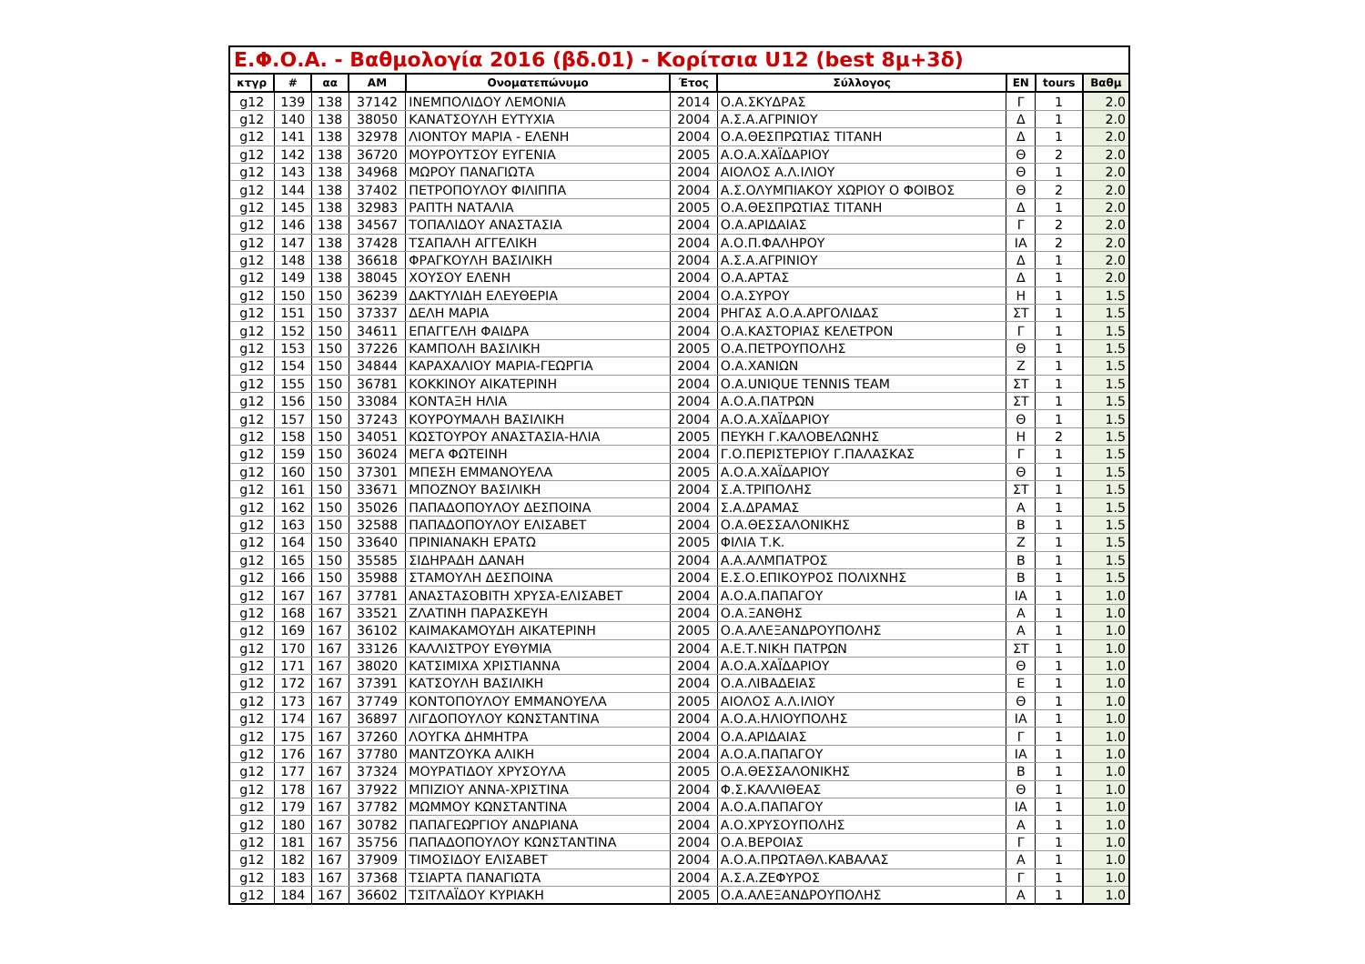| Ε.Φ.Ο.Α. - Βαθμολογία 2016 (βδ.01) - Κορίτσια U12 (best 8μ+3δ) | | | | | | | | | |
| --- | --- | --- | --- | --- | --- | --- | --- | --- | --- |
| κτγρ | # | αα | ΑΜ | Ονοματεπώνυμο | Έτος | Σύλλογος | ΕΝ | tours | Βαθμ |
| g12 | 139 | 138 | 37142 | ΙΝΕΜΠΟΛΙΔΟΥ ΛΕΜΟΝΙΑ | 2014 | Ο.Α.ΣΚΥΔΡΑΣ | Γ | 1 | 2.0 |
| g12 | 140 | 138 | 38050 | ΚΑΝΑΤΣΟΥΛΗ ΕΥΤΥΧΙΑ | 2004 | Α.Σ.Α.ΑΓΡΙΝΙΟΥ | Δ | 1 | 2.0 |
| g12 | 141 | 138 | 32978 | ΛΙΟΝΤΟΥ ΜΑΡΙΑ - ΕΛΕΝΗ | 2004 | Ο.Α.ΘΕΣΠΡΩΤΙΑΣ ΤΙΤΑΝΗ | Δ | 1 | 2.0 |
| g12 | 142 | 138 | 36720 | ΜΟΥΡΟΥΤΣΟΥ ΕΥΓΕΝΙΑ | 2005 | Α.Ο.Α.ΧΑΪΔΑΡΙΟΥ | Θ | 2 | 2.0 |
| g12 | 143 | 138 | 34968 | ΜΩΡΟΥ ΠΑΝΑΓΙΩΤΑ | 2004 | ΑΙΟΛΟΣ Α.Λ.ΙΛΙΟΥ | Θ | 1 | 2.0 |
| g12 | 144 | 138 | 37402 | ΠΕΤΡΟΠΟΥΛΟΥ ΦΙΛΙΠΠΑ | 2004 | Α.Σ.ΟΛΥΜΠΙΑΚΟΥ ΧΩΡΙΟΥ Ο ΦΟΙΒΟΣ | Θ | 2 | 2.0 |
| g12 | 145 | 138 | 32983 | ΡΑΠΤΗ ΝΑΤΑΛΙΑ | 2005 | Ο.Α.ΘΕΣΠΡΩΤΙΑΣ ΤΙΤΑΝΗ | Δ | 1 | 2.0 |
| g12 | 146 | 138 | 34567 | ΤΟΠΑΛΙΔΟΥ ΑΝΑΣΤΑΣΙΑ | 2004 | Ο.Α.ΑΡΙΔΑΙΑΣ | Γ | 2 | 2.0 |
| g12 | 147 | 138 | 37428 | ΤΣΑΠΑΛΗ ΑΓΓΕΛΙΚΗ | 2004 | Α.Ο.Π.ΦΑΛΗΡΟΥ | ΙΑ | 2 | 2.0 |
| g12 | 148 | 138 | 36618 | ΦΡΑΓΚΟΥΛΗ ΒΑΣΙΛΙΚΗ | 2004 | Α.Σ.Α.ΑΓΡΙΝΙΟΥ | Δ | 1 | 2.0 |
| g12 | 149 | 138 | 38045 | ΧΟΥΣΟΥ ΕΛΕΝΗ | 2004 | Ο.Α.ΑΡΤΑΣ | Δ | 1 | 2.0 |
| g12 | 150 | 150 | 36239 | ΔΑΚΤΥΛΙΔΗ ΕΛΕΥΘΕΡΙΑ | 2004 | Ο.Α.ΣΥΡΟΥ | Η | 1 | 1.5 |
| g12 | 151 | 150 | 37337 | ΔΕΛΗ ΜΑΡΙΑ | 2004 | ΡΗΓΑΣ Α.Ο.Α.ΑΡΓΟΛΙΔΑΣ | ΣΤ | 1 | 1.5 |
| g12 | 152 | 150 | 34611 | ΕΠΑΓΓΕΛΗ ΦΑΙΔΡΑ | 2004 | Ο.Α.ΚΑΣΤΟΡΙΑΣ ΚΕΛΕΤΡΟΝ | Γ | 1 | 1.5 |
| g12 | 153 | 150 | 37226 | ΚΑΜΠΟΛΗ ΒΑΣΙΛΙΚΗ | 2005 | Ο.Α.ΠΕΤΡΟΥΠΟΛΗΣ | Θ | 1 | 1.5 |
| g12 | 154 | 150 | 34844 | ΚΑΡΑΧΑΛΙΟΥ ΜΑΡΙΑ-ΓΕΩΡΓΙΑ | 2004 | Ο.Α.ΧΑΝΙΩΝ | Ζ | 1 | 1.5 |
| g12 | 155 | 150 | 36781 | ΚΟΚΚΙΝΟΥ ΑΙΚΑΤΕΡΙΝΗ | 2004 | Ο.Α.UNIQUE TENNIS TEAM | ΣΤ | 1 | 1.5 |
| g12 | 156 | 150 | 33084 | ΚΟΝΤΑΞΗ ΗΛΙΑ | 2004 | Α.Ο.Α.ΠΑΤΡΩΝ | ΣΤ | 1 | 1.5 |
| g12 | 157 | 150 | 37243 | ΚΟΥΡΟΥΜΑΛΗ ΒΑΣΙΛΙΚΗ | 2004 | Α.Ο.Α.ΧΑΪΔΑΡΙΟΥ | Θ | 1 | 1.5 |
| g12 | 158 | 150 | 34051 | ΚΩΣΤΟΥΡΟΥ ΑΝΑΣΤΑΣΙΑ-ΗΛΙΑ | 2005 | ΠΕΥΚΗ Γ.ΚΑΛΟΒΕΛΩΝΗΣ | Η | 2 | 1.5 |
| g12 | 159 | 150 | 36024 | ΜΕΓΑ ΦΩΤΕΙΝΗ | 2004 | Γ.Ο.ΠΕΡΙΣΤΕΡΙΟΥ Γ.ΠΑΛΑΣΚΑΣ | Γ | 1 | 1.5 |
| g12 | 160 | 150 | 37301 | ΜΠΕΣΗ ΕΜΜΑΝΟΥΕΛΑ | 2005 | Α.Ο.Α.ΧΑΪΔΑΡΙΟΥ | Θ | 1 | 1.5 |
| g12 | 161 | 150 | 33671 | ΜΠΟΖΝΟΥ ΒΑΣΙΛΙΚΗ | 2004 | Σ.Α.ΤΡΙΠΟΛΗΣ | ΣΤ | 1 | 1.5 |
| g12 | 162 | 150 | 35026 | ΠΑΠΑΔΟΠΟΥΛΟΥ ΔΕΣΠΟΙΝΑ | 2004 | Σ.Α.ΔΡΑΜΑΣ | Α | 1 | 1.5 |
| g12 | 163 | 150 | 32588 | ΠΑΠΑΔΟΠΟΥΛΟΥ ΕΛΙΣΑΒΕΤ | 2004 | Ο.Α.ΘΕΣΣΑΛΟΝΙΚΗΣ | Β | 1 | 1.5 |
| g12 | 164 | 150 | 33640 | ΠΡΙΝΙΑΝΑΚΗ ΕΡΑΤΩ | 2005 | ΦΙΛΙΑ Τ.Κ. | Ζ | 1 | 1.5 |
| g12 | 165 | 150 | 35585 | ΣΙΔΗΡΑΔΗ ΔΑΝΑΗ | 2004 | Α.Α.ΑΛΜΠΑΤΡΟΣ | Β | 1 | 1.5 |
| g12 | 166 | 150 | 35988 | ΣΤΑΜΟΥΛΗ ΔΕΣΠΟΙΝΑ | 2004 | Ε.Σ.Ο.ΕΠΙΚΟΥΡΟΣ ΠΟΛΙΧΝΗΣ | Β | 1 | 1.5 |
| g12 | 167 | 167 | 37781 | ΑΝΑΣΤΑΣΟΒΙΤΗ ΧΡΥΣΑ-ΕΛΙΣΑΒΕΤ | 2004 | Α.Ο.Α.ΠΑΠΑΓΟΥ | ΙΑ | 1 | 1.0 |
| g12 | 168 | 167 | 33521 | ΖΛΑΤΙΝΗ ΠΑΡΑΣΚΕΥΗ | 2004 | Ο.Α.ΞΑΝΘΗΣ | Α | 1 | 1.0 |
| g12 | 169 | 167 | 36102 | ΚΑΙΜΑΚΑΜΟΥΔΗ ΑΙΚΑΤΕΡΙΝΗ | 2005 | Ο.Α.ΑΛΕΞΑΝΔΡΟΥΠΟΛΗΣ | Α | 1 | 1.0 |
| g12 | 170 | 167 | 33126 | ΚΑΛΛΙΣΤΡΟΥ ΕΥΘΥΜΙΑ | 2004 | Α.Ε.Τ.ΝΙΚΗ ΠΑΤΡΩΝ | ΣΤ | 1 | 1.0 |
| g12 | 171 | 167 | 38020 | ΚΑΤΣΙΜΙΧΑ ΧΡΙΣΤΙΑΝΝΑ | 2004 | Α.Ο.Α.ΧΑΪΔΑΡΙΟΥ | Θ | 1 | 1.0 |
| g12 | 172 | 167 | 37391 | ΚΑΤΣΟΥΛΗ ΒΑΣΙΛΙΚΗ | 2004 | Ο.Α.ΛΙΒΑΔΕΙΑΣ | Ε | 1 | 1.0 |
| g12 | 173 | 167 | 37749 | ΚΟΝΤΟΠΟΥΛΟΥ ΕΜΜΑΝΟΥΕΛΑ | 2005 | ΑΙΟΛΟΣ Α.Λ.ΙΛΙΟΥ | Θ | 1 | 1.0 |
| g12 | 174 | 167 | 36897 | ΛΙΓΔΟΠΟΥΛΟΥ ΚΩΝΣΤΑΝΤΙΝΑ | 2004 | Α.Ο.Α.ΗΛΙΟΥΠΟΛΗΣ | ΙΑ | 1 | 1.0 |
| g12 | 175 | 167 | 37260 | ΛΟΥΓΚΑ ΔΗΜΗΤΡΑ | 2004 | Ο.Α.ΑΡΙΔΑΙΑΣ | Γ | 1 | 1.0 |
| g12 | 176 | 167 | 37780 | ΜΑΝΤΖΟΥΚΑ ΑΛΙΚΗ | 2004 | Α.Ο.Α.ΠΑΠΑΓΟΥ | ΙΑ | 1 | 1.0 |
| g12 | 177 | 167 | 37324 | ΜΟΥΡΑΤΙΔΟΥ ΧΡΥΣΟΥΛΑ | 2005 | Ο.Α.ΘΕΣΣΑΛΟΝΙΚΗΣ | Β | 1 | 1.0 |
| g12 | 178 | 167 | 37922 | ΜΠΙΖΙΟΥ ΑΝΝΑ-ΧΡΙΣΤΙΝΑ | 2004 | Φ.Σ.ΚΑΛΛΙΘΕΑΣ | Θ | 1 | 1.0 |
| g12 | 179 | 167 | 37782 | ΜΩΜΜΟΥ ΚΩΝΣΤΑΝΤΙΝΑ | 2004 | Α.Ο.Α.ΠΑΠΑΓΟΥ | ΙΑ | 1 | 1.0 |
| g12 | 180 | 167 | 30782 | ΠΑΠΑΓΕΩΡΓΙΟΥ ΑΝΔΡΙΑΝΑ | 2004 | Α.Ο.ΧΡΥΣΟΥΠΟΛΗΣ | Α | 1 | 1.0 |
| g12 | 181 | 167 | 35756 | ΠΑΠΑΔΟΠΟΥΛΟΥ ΚΩΝΣΤΑΝΤΙΝΑ | 2004 | Ο.Α.ΒΕΡΟΙΑΣ | Γ | 1 | 1.0 |
| g12 | 182 | 167 | 37909 | ΤΙΜΟΣΙΔΟΥ ΕΛΙΣΑΒΕΤ | 2004 | Α.Ο.Α.ΠΡΩΤΑΘΛ.ΚΑΒΑΛΑΣ | Α | 1 | 1.0 |
| g12 | 183 | 167 | 37368 | ΤΣΙΑΡΤΑ ΠΑΝΑΓΙΩΤΑ | 2004 | Α.Σ.Α.ΖΕΦΥΡΟΣ | Γ | 1 | 1.0 |
| g12 | 184 | 167 | 36602 | ΤΣΙΤΛΑΪΔΟΥ ΚΥΡΙΑΚΗ | 2005 | Ο.Α.ΑΛΕΞΑΝΔΡΟΥΠΟΛΗΣ | Α | 1 | 1.0 |